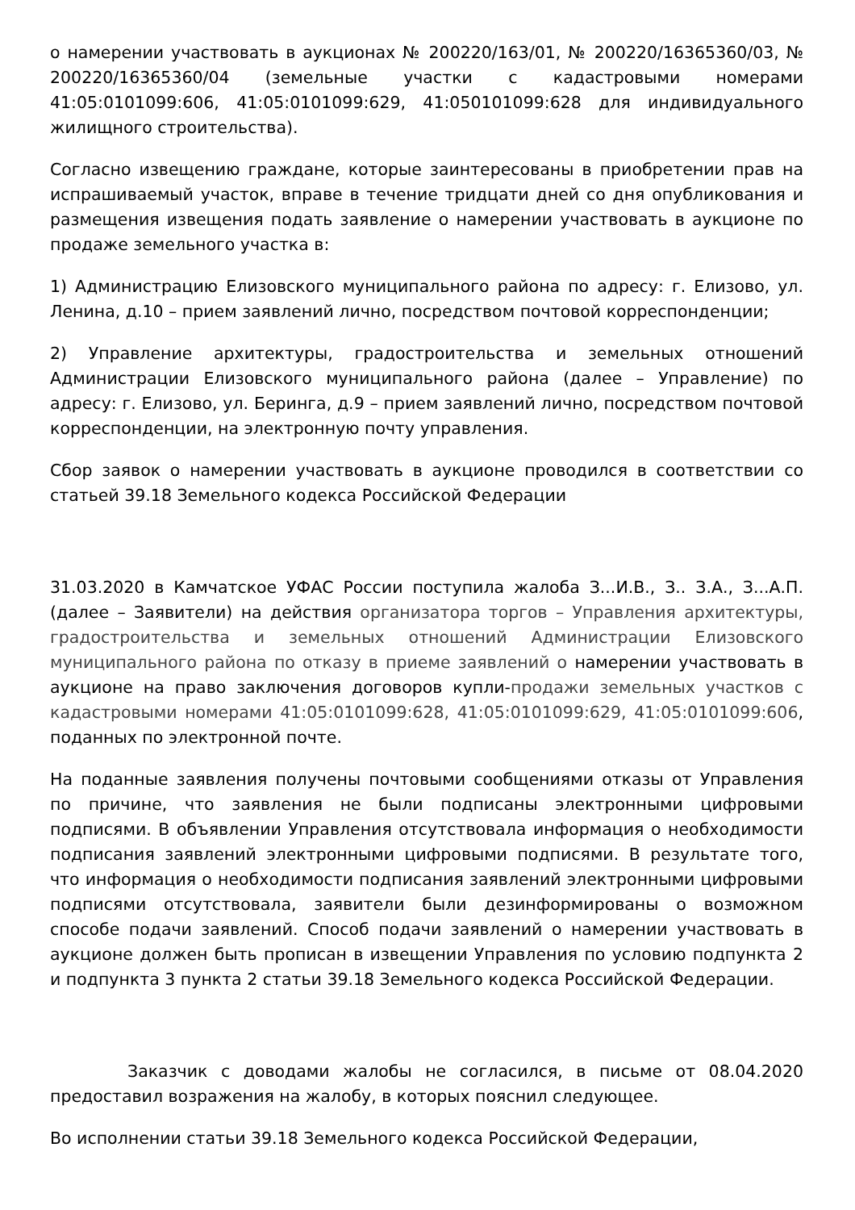о намерении участвовать в аукционах № 200220/163/01, № 200220/16365360/03, № 200220/16365360/04 (земельные участки с кадастровыми номерами 41:05:0101099:606, 41:05:0101099:629, 41:050101099:628 для индивидуального жилищного строительства).
Согласно извещению граждане, которые заинтересованы в приобретении прав на испрашиваемый участок, вправе в течение тридцати дней со дня опубликования и размещения извещения подать заявление о намерении участвовать в аукционе по продаже земельного участка в:
1) Администрацию Елизовского муниципального района по адресу: г. Елизово, ул. Ленина, д.10 – прием заявлений лично, посредством почтовой корреспонденции;
2) Управление архитектуры, градостроительства и земельных отношений Администрации Елизовского муниципального района (далее – Управление) по адресу: г. Елизово, ул. Беринга, д.9 – прием заявлений лично, посредством почтовой корреспонденции, на электронную почту управления.
Сбор заявок о намерении участвовать в аукционе проводился в соответствии со статьей 39.18 Земельного кодекса Российской Федерации
31.03.2020 в Камчатское УФАС России поступила жалоба З...И.В., З.. З.А., З...А.П. (далее – Заявители) на действия организатора торгов – Управления архитектуры, градостроительства и земельных отношений Администрации Елизовского муниципального района по отказу в приеме заявлений о намерении участвовать в аукционе на право заключения договоров купли-продажи земельных участков с кадастровыми номерами 41:05:0101099:628, 41:05:0101099:629, 41:05:0101099:606, поданных по электронной почте.
На поданные заявления получены почтовыми сообщениями отказы от Управления по причине, что заявления не были подписаны электронными цифровыми подписями. В объявлении Управления отсутствовала информация о необходимости подписания заявлений электронными цифровыми подписями. В результате того, что информация о необходимости подписания заявлений электронными цифровыми подписями отсутствовала, заявители были дезинформированы о возможном способе подачи заявлений. Способ подачи заявлений о намерении участвовать в аукционе должен быть прописан в извещении Управления по условию подпункта 2 и подпункта 3 пункта 2 статьи 39.18 Земельного кодекса Российской Федерации.
Заказчик с доводами жалобы не согласился, в письме от 08.04.2020 предоставил возражения на жалобу, в которых пояснил следующее.
Во исполнении статьи 39.18 Земельного кодекса Российской Федерации,